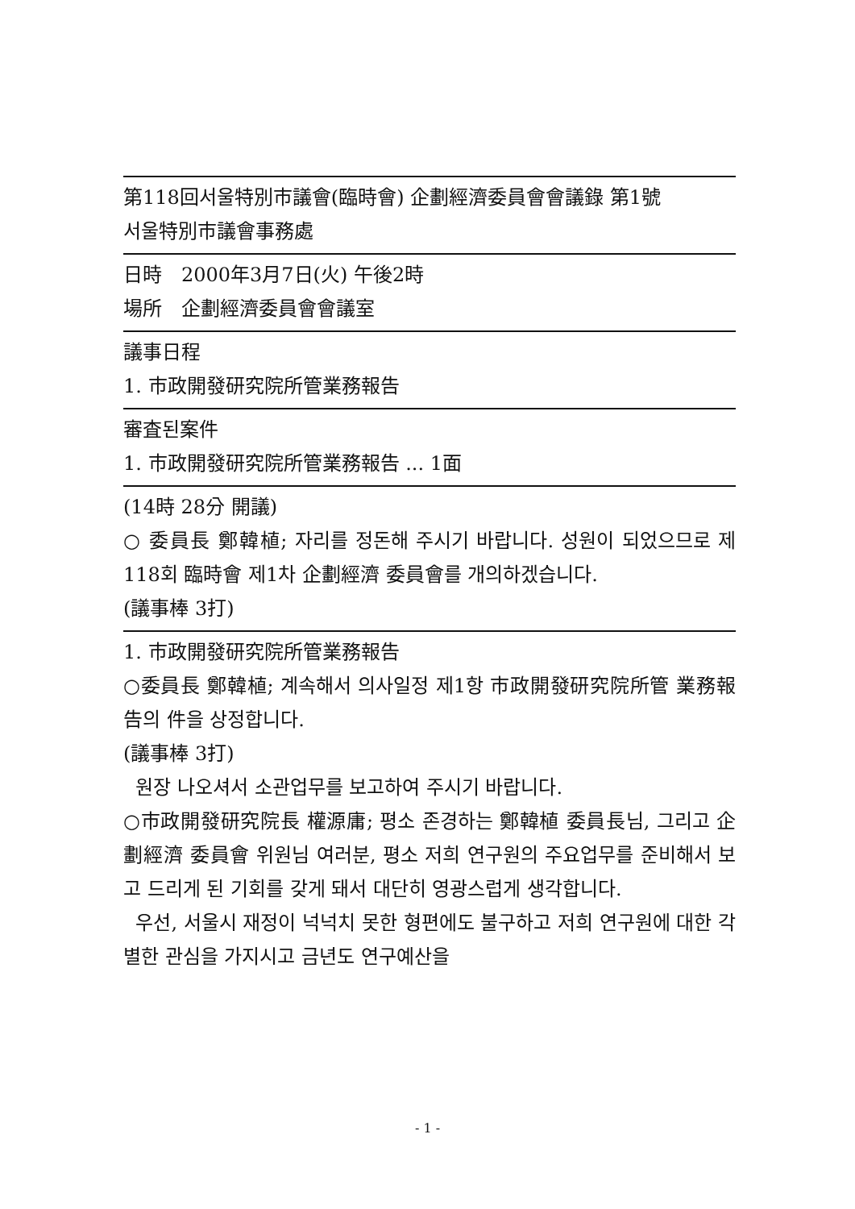第118回서울特別市議會(臨時會) 企劃經濟委員會會議錄 第1號
서울特別市議會事務處
日時　2000年3月7日(火) 午後2時
場所　企劃經濟委員會會議室
議事日程
1. 市政開發研究院所管業務報告
審査된案件
1. 市政開發研究院所管業務報告 ... 1面
(14時 28分 開議)
○ 委員長 鄭韓植; 자리를 정돈해 주시기 바랍니다. 성원이 되었으므로 제118회 臨時會 제1차 企劃經濟 委員會를 개의하겠습니다.
(議事棒 3打)
1. 市政開發研究院所管業務報告
○委員長 鄭韓植; 계속해서 의사일정 제1항 市政開發研究院所管 業務報告의 件을 상정합니다.
(議事棒 3打)
원장 나오셔서 소관업무를 보고하여 주시기 바랍니다.
○市政開發研究院長 權源庸; 평소 존경하는 鄭韓植 委員長님, 그리고 企劃經濟 委員會 위원님 여러분, 평소 저희 연구원의 주요업무를 준비해서 보고 드리게 된 기회를 갖게 돼서 대단히 영광스럽게 생각합니다.
우선, 서울시 재정이 넉넉치 못한 형편에도 불구하고 저희 연구원에 대한 각별한 관심을 가지시고 금년도 연구예산을
- 1 -